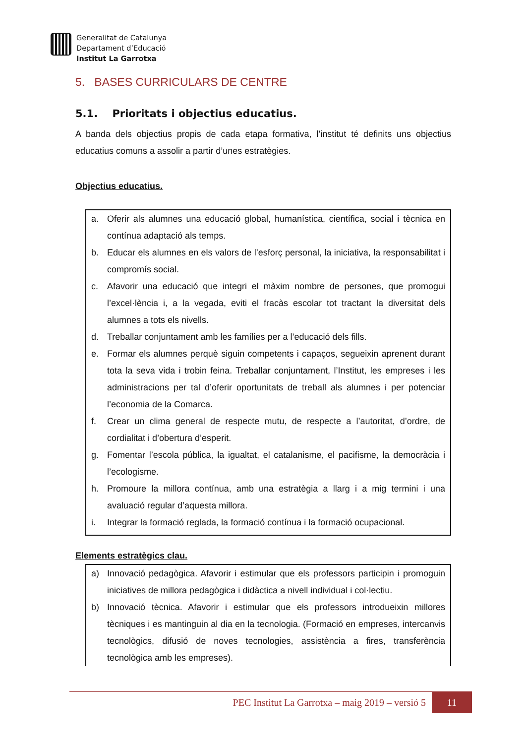Generalitat de Catalunya
Departament d’Educació
Institut La Garrotxa
5. BASES CURRICULARS DE CENTRE
5.1. Prioritats i objectius educatius.
A banda dels objectius propis de cada etapa formativa, l’institut té definits uns objectius educatius comuns a assolir a partir d’unes estratègies.
Objectius educatius.
a. Oferir als alumnes una educació global, humanística, científica, social i tècnica en contínua adaptació als temps.
b. Educar els alumnes en els valors de l’esforç personal, la iniciativa, la responsabilitat i compromís social.
c. Afavorir una educació que integri el màxim nombre de persones, que promogui l’excel·lència i, a la vegada, eviti el fracàs escolar tot tractant la diversitat dels alumnes a tots els nivells.
d. Treballar conjuntament amb les famílies per a l’educació dels fills.
e. Formar els alumnes perquè siguin competents i capaços, segueixin aprenent durant tota la seva vida i trobin feina. Treballar conjuntament, l’Institut, les empreses i les administracions per tal d’oferir oportunitats de treball als alumnes i per potenciar l’economia de la Comarca.
f. Crear un clima general de respecte mutu, de respecte a l’autoritat, d’ordre, de cordialitat i d’obertura d’esperit.
g. Fomentar l’escola pública, la igualtat, el catalanisme, el pacifisme, la democràcia i l’ecologisme.
h. Promoure la millora contínua, amb una estratègia a llarg i a mig termini i una avaluació regular d’aquesta millora.
i. Integrar la formació reglada, la formació contínua i la formació ocupacional.
Elements estratègics clau.
a) Innovació pedagògica. Afavorir i estimular que els professors participin i promoguin iniciatives de millora pedagògica i didàctica a nivell individual i col·lectiu.
b) Innovació tècnica. Afavorir i estimular que els professors introdueixin millores tècniques i es mantinguin al dia en la tecnologia. (Formació en empreses, intercanvis tecnològics, difusió de noves tecnologies, assistència a fires, transferència tecnològica amb les empreses).
PEC Institut La Garrotxa – maig 2019 – versió 5
11